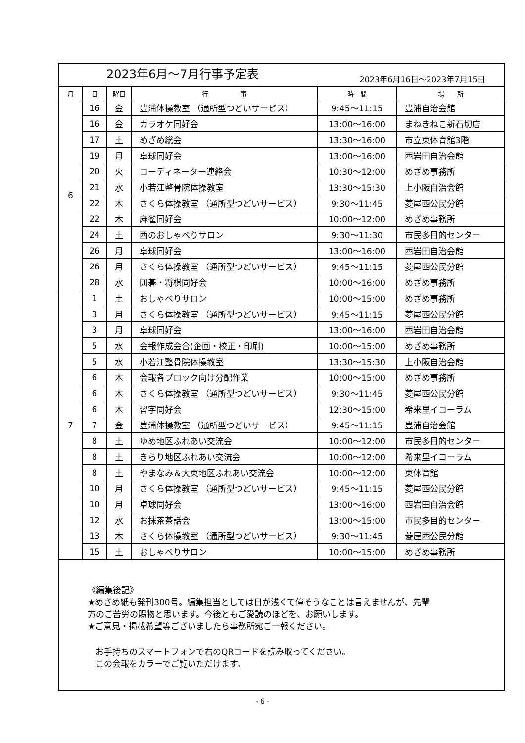2023年6月～7月行事予定表 2023年6月16日～2023年7月15日
| 月 | 日 | 曜日 | 行 事 | 時 間 | 場 所 |
| --- | --- | --- | --- | --- | --- |
| 6 | 16 | 金 | 豊浦体操教室 （通所型つどいサービス） | 9:45～11:15 | 豊浦自治会館 |
| | 16 | 金 | カラオケ同好会 | 13:00～16:00 | まねきねこ新石切店 |
| | 17 | 土 | めざめ総会 | 13:30～16:00 | 市立東体育館3階 |
| | 19 | 月 | 卓球同好会 | 13:00～16:00 | 西岩田自治会館 |
| | 20 | 火 | コーディネーター連絡会 | 10:30～12:00 | めざめ事務所 |
| | 21 | 水 | 小若江整骨院体操教室 | 13:30～15:30 | 上小阪自治会館 |
| | 22 | 木 | さくら体操教室 （通所型つどいサービス） | 9:30～11:45 | 菱屋西公民分館 |
| | 22 | 木 | 麻雀同好会 | 10:00～12:00 | めざめ事務所 |
| | 24 | 土 | 西のおしゃべりサロン | 9:30～11:30 | 市民多目的センター |
| | 26 | 月 | 卓球同好会 | 13:00～16:00 | 西岩田自治会館 |
| | 26 | 月 | さくら体操教室 （通所型つどいサービス） | 9:45～11:15 | 菱屋西公民分館 |
| | 28 | 水 | 囲碁・将棋同好会 | 10:00～16:00 | めざめ事務所 |
| 7 | 1 | 土 | おしゃべりサロン | 10:00～15:00 | めざめ事務所 |
| | 3 | 月 | さくら体操教室 （通所型つどいサービス） | 9:45～11:15 | 菱屋西公民分館 |
| | 3 | 月 | 卓球同好会 | 13:00～16:00 | 西岩田自治会館 |
| | 5 | 水 | 会報作成会合(企画・校正・印刷) | 10:00～15:00 | めざめ事務所 |
| | 5 | 水 | 小若江整骨院体操教室 | 13:30～15:30 | 上小阪自治会館 |
| | 6 | 木 | 会報各ブロック向け分配作業 | 10:00～15:00 | めざめ事務所 |
| | 6 | 木 | さくら体操教室 （通所型つどいサービス） | 9:30～11:45 | 菱屋西公民分館 |
| | 6 | 木 | 習字同好会 | 12:30～15:00 | 希来里イコーラム |
| | 7 | 金 | 豊浦体操教室 （通所型つどいサービス） | 9:45～11:15 | 豊浦自治会館 |
| | 8 | 土 | ゆめ地区ふれあい交流会 | 10:00～12:00 | 市民多目的センター |
| | 8 | 土 | きらり地区ふれあい交流会 | 10:00～12:00 | 希来里イコーラム |
| | 8 | 土 | やまなみ＆大東地区ふれあい交流会 | 10:00～12:00 | 東体育館 |
| | 10 | 月 | さくら体操教室 （通所型つどいサービス） | 9:45～11:15 | 菱屋西公民分館 |
| | 10 | 月 | 卓球同好会 | 13:00～16:00 | 西岩田自治会館 |
| | 12 | 水 | お抹茶茶話会 | 13:00～15:00 | 市民多目的センター |
| | 13 | 木 | さくら体操教室 （通所型つどいサービス） | 9:30～11:45 | 菱屋西公民分館 |
| | 15 | 土 | おしゃべりサロン | 10:00～15:00 | めざめ事務所 |
《編集後記》
★めざめ紙も発刊300号。編集担当としては日が浅くて偉そうなことは言えませんが、先輩
方のご苦労の賜物と思います。今後ともご愛読のほどを、お願いします。
★ご意見・掲載希望等ございましたら事務所宛ご一報ください。
お手持ちのスマートフォンで右のQRコードを読み取ってください。
この会報をカラーでご覧いただけます。
- 6 -